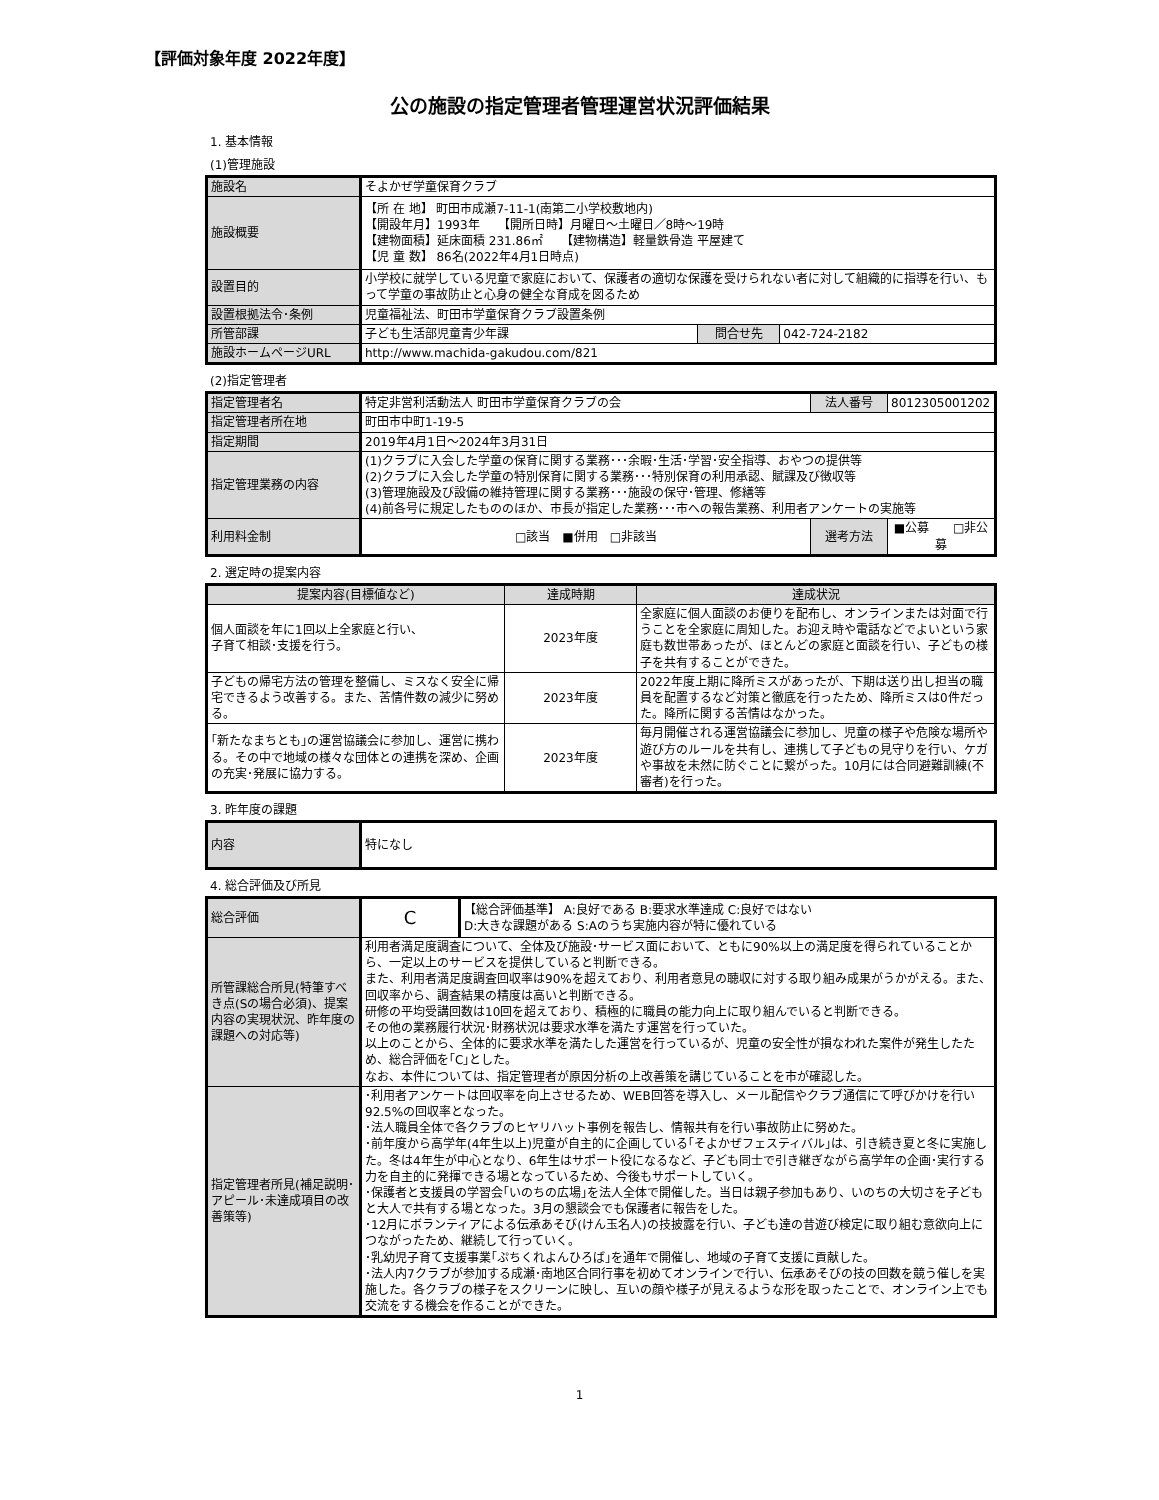【評価対象年度 2022年度】
公の施設の指定管理者管理運営状況評価結果
1. 基本情報
(1)管理施設
| 施設名 | そよかぜ学童保育クラブ | | |
| 施設概要 | 【所 在 地】 町田市成瀬7-11-1(南第二小学校敷地内) 【開設年月】1993年 【開所日時】月曜日～土曜日／8時～19時 【建物面積】延床面積 231.86㎡ 【建物構造】軽量鉄骨造 平屋建て 【児 童 数】 86名(2022年4月1日時点) | | |
| 設置目的 | 小学校に就学している児童で家庭において、保護者の適切な保護を受けられない者に対して組織的に指導を行い、もって学童の事故防止と心身の健全な育成を図るため | | |
| 設置根拠法令･条例 | 児童福祉法、町田市学童保育クラブ設置条例 | | |
| 所管部課 | 子ども生活部児童青少年課 | 問合せ先 | 042-724-2182 |
| 施設ホームページURL | http://www.machida-gakudou.com/821 | | |
(2)指定管理者
| 指定管理者名 | 特定非営利活動法人 町田市学童保育クラブの会 | 法人番号 | 8012305001202 |
| 指定管理者所在地 | 町田市中町1-19-5 | | |
| 指定期間 | 2019年4月1日～2024年3月31日 | | |
| 指定管理業務の内容 | (1)クラブに入会した学童の保育に関する業務･･･余暇･生活･学習･安全指導、おやつの提供等 (2)クラブに入会した学童の特別保育に関する業務･･･特別保育の利用承認、賦課及び徴収等 (3)管理施設及び設備の維持管理に関する業務･･･施設の保守･管理、修繕等 (4)前各号に規定したもののほか、市長が指定した業務･･･市への報告業務、利用者アンケートの実施等 | | |
| 利用料金制 | □該当 ■併用 □非該当 | 選考方法 | ■公募 □非公募 |
2. 選定時の提案内容
| 提案内容(目標値など) | 達成時期 | 達成状況 |
| --- | --- | --- |
| 個人面談を年に1回以上全家庭と行い、 子育て相談･支援を行う。 | 2023年度 | 全家庭に個人面談のお便りを配布し、オンラインまたは対面で行うことを全家庭に周知した。お迎え時や電話などでよいという家庭も数世帯あったが、ほとんどの家庭と面談を行い、子どもの様子を共有することができた。 |
| 子どもの帰宅方法の管理を整備し、ミスなく安全に帰宅できるよう改善する。また、苦情件数の減少に努める。 | 2023年度 | 2022年度上期に降所ミスがあったが、下期は送り出し担当の職員を配置するなど対策と徹底を行ったため、降所ミスは0件だった。降所に関する苦情はなかった。 |
| ｢新たなまちとも｣の運営協議会に参加し、運営に携わる。その中で地域の様々な団体との連携を深め、企画の充実･発展に協力する。 | 2023年度 | 毎月開催される運営協議会に参加し、児童の様子や危険な場所や遊び方のルールを共有し、連携して子どもの見守りを行い、ケガや事故を未然に防ぐことに繋がった。10月には合同避難訓練(不審者)を行った。 |
3. 昨年度の課題
| 内容 | 特になし |
4. 総合評価及び所見
| 総合評価 | C | 【総合評価基準】 A:良好である B:要求水準達成 C:良好ではない D:大きな課題がある S:Aのうち実施内容が特に優れている |
| 所管課総合所見(特筆すべき点(Sの場合必須)、提案内容の実現状況、昨年度の課題への対応等) | 利用者満足度調査について、全体及び施設･サービス面において、ともに90%以上の満足度を得られていることから、一定以上のサービスを提供していると判断できる。 また、利用者満足度調査回収率は90%を超えており、利用者意見の聴収に対する取り組み成果がうかがえる。また、回収率から、調査結果の精度は高いと判断できる。 研修の平均受講回数は10回を超えており、積極的に職員の能力向上に取り組んでいると判断できる。 その他の業務履行状況･財務状況は要求水準を満たす運営を行っていた。 以上のことから、全体的に要求水準を満たした運営を行っているが、児童の安全性が損なわれた案件が発生したため、総合評価を｢C｣とした。 なお、本件については、指定管理者が原因分析の上改善策を講じていることを市が確認した。 | |
| 指定管理者所見(補足説明･アピール･未達成項目の改善策等) | ･利用者アンケートは回収率を向上させるため、WEB回答を導入し、メール配信やクラブ通信にて呼びかけを行い92.5%の回収率となった。 ･法人職員全体で各クラブのヒヤリハット事例を報告し、情報共有を行い事故防止に努めた。 ･前年度から高学年(4年生以上)児童が自主的に企画している｢そよかぜフェスティバル｣は、引き続き夏と冬に実施した。冬は4年生が中心となり、6年生はサポート役になるなど、子ども同士で引き継ぎながら高学年の企画･実行する力を自主的に発揮できる場となっているため、今後もサポートしていく。 ･保護者と支援員の学習会｢いのちの広場｣を法人全体で開催した。当日は親子参加もあり、いのちの大切さを子どもと大人で共有する場となった。3月の懇談会でも保護者に報告をした。 ･12月にボランティアによる伝承あそび(けん玉名人)の技披露を行い、子ども達の昔遊び検定に取り組む意欲向上につながったため、継続して行っていく。 ･乳幼児子育て支援事業｢ぷちくれよんひろば｣を通年で開催し、地域の子育て支援に貢献した。 ･法人内7クラブが参加する成瀬･南地区合同行事を初めてオンラインで行い、伝承あそびの技の回数を競う催しを実施した。各クラブの様子をスクリーンに映し、互いの顔や様子が見えるような形を取ったことで、オンライン上でも交流をする機会を作ることができた。 | |
1